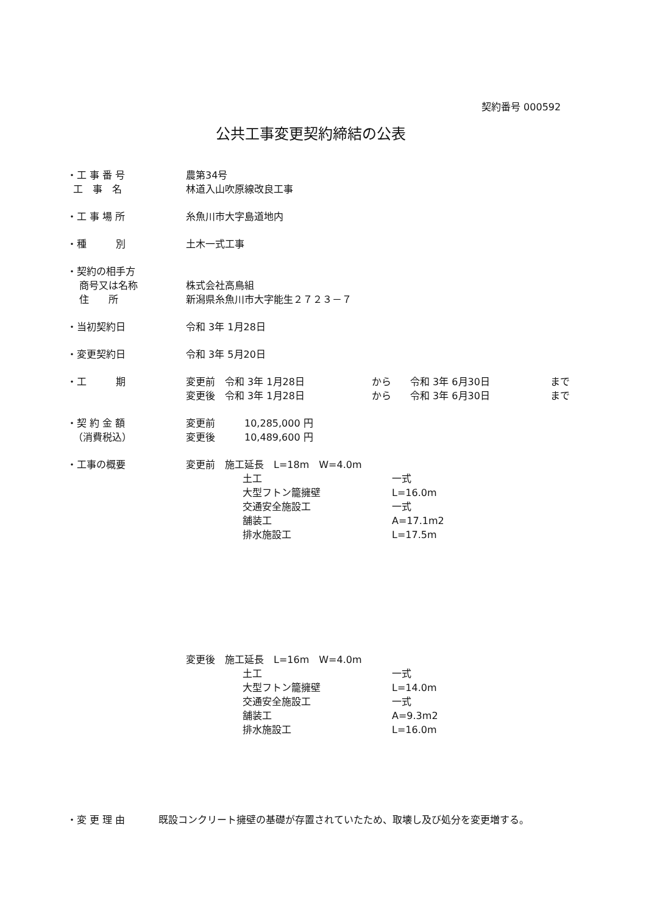契約番号 000592
公共工事変更契約締結の公表
・工 事 番 号 農第34号
工　事　名 林道入山吹原線改良工事
・工 事 場 所 糸魚川市大字島道地内
・種　　　別 土木一式工事
・契約の相手方
商号又は名称 株式会社高鳥組
住　　所 新潟県糸魚川市大字能生２７２３－７
・当初契約日 令和 3年 1月28日
・変更契約日 令和 3年 5月20日
・工　　　期 変更前　令和 3年 1月28日 から 令和 3年 6月30日 まで
変更後　令和 3年 1月28日 から 令和 3年 6月30日 まで
・契 約 金 額
（消費税込）
変更前　　　10,285,000 円
変更後　　　10,489,600 円
・工事の概要 変更前　施工延長　L=18m　W=4.0m
土工 一式
大型フトン籠擁壁 L=16.0m
交通安全施設工 一式
舗装工 A=17.1m2
排水施設工 L=17.5m
変更後　施工延長　L=16m　W=4.0m
土工 一式
大型フトン籠擁壁 L=14.0m
交通安全施設工 一式
舗装工 A=9.3m2
排水施設工 L=16.0m
・変 更 理 由 既設コンクリート擁壁の基礎が存置されていたため、取壊し及び処分を変更増する。